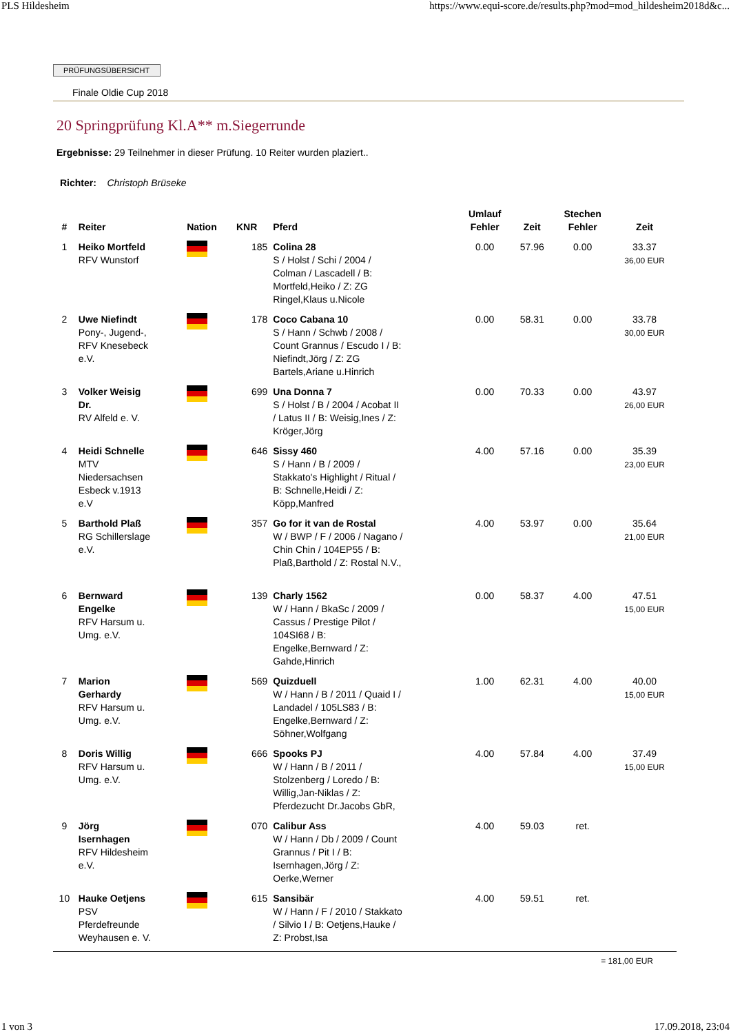PLS Hildesheim https://www.equi-score.de/results.php?mod=mod_hildesheim2018d&c...
PRÜFUNGSÜBERSICHT
Finale Oldie Cup 2018
20 Springprüfung Kl.A** m.Siegerrunde
Ergebnisse: 29 Teilnehmer in dieser Prüfung. 10 Reiter wurden plaziert..
Richter: Christoph Brüseke
| # | Reiter | Nation | KNR | Pferd | Umlauf Fehler | Zeit | Stechen Fehler | Zeit |
| --- | --- | --- | --- | --- | --- | --- | --- | --- |
| 1 | Heiko Mortfeld RFV Wunstorf | | 185 | Colina 28 S / Holst / Schi / 2004 / Colman / Lascadell / B: Mortfeld,Heiko / Z: ZG Ringel,Klaus u.Nicole | 0.00 | 57.96 | 0.00 | 33.37 36,00 EUR |
| 2 | Uwe Niefindt Pony-, Jugend-, RFV Knesebeck e.V. | | 178 | Coco Cabana 10 S / Hann / Schwb / 2008 / Count Grannus / Escudo I / B: Niefindt,Jörg / Z: ZG Bartels,Ariane u.Hinrich | 0.00 | 58.31 | 0.00 | 33.78 30,00 EUR |
| 3 | Volker Weisig Dr. RV Alfeld e. V. | | 699 | Una Donna 7 S / Holst / B / 2004 / Acobat II / Latus II / B: Weisig,Ines / Z: Kröger,Jörg | 0.00 | 70.33 | 0.00 | 43.97 26,00 EUR |
| 4 | Heidi Schnelle MTV Niedersachsen Esbeck v.1913 e.V | | 646 | Sissy 460 S / Hann / B / 2009 / Stakkato's Highlight / Ritual / B: Schnelle,Heidi / Z: Köpp,Manfred | 4.00 | 57.16 | 0.00 | 35.39 23,00 EUR |
| 5 | Barthold Plaß RG Schillerslage e.V. | | 357 | Go for it van de Rostal W / BWP / F / 2006 / Nagano / Chin Chin / 104EP55 / B: Plaß,Barthold / Z: Rostal N.V., | 4.00 | 53.97 | 0.00 | 35.64 21,00 EUR |
| 6 | Bernward Engelke RFV Harsum u. Umg. e.V. | | 139 | Charly 1562 W / Hann / BkaSc / 2009 / Cassus / Prestige Pilot / 104SI68 / B: Engelke,Bernward / Z: Gahde,Hinrich | 0.00 | 58.37 | 4.00 | 47.51 15,00 EUR |
| 7 | Marion Gerhardy RFV Harsum u. Umg. e.V. | | 569 | Quizduell W / Hann / B / 2011 / Quaid I / Landadel / 105LS83 / B: Engelke,Bernward / Z: Söhner,Wolfgang | 1.00 | 62.31 | 4.00 | 40.00 15,00 EUR |
| 8 | Doris Willig RFV Harsum u. Umg. e.V. | | 666 | Spooks PJ W / Hann / B / 2011 / Stolzenberg / Loredo / B: Willig,Jan-Niklas / Z: Pferdezucht Dr.Jacobs GbR, | 4.00 | 57.84 | 4.00 | 37.49 15,00 EUR |
| 9 | Jörg Isernhagen RFV Hildesheim e.V. | | 070 | Calibur Ass W / Hann / Db / 2009 / Count Grannus / Pit I / B: Isernhagen,Jörg / Z: Oerke,Werner | 4.00 | 59.03 | ret. | |
| 10 | Hauke Oetjens PSV Pferdefreunde Weyhausen e. V. | | 615 | Sansibär W / Hann / F / 2010 / Stakkato / Silvio I / B: Oetjens,Hauke / Z: Probst,Isa | 4.00 | 59.51 | ret. | |
= 181,00 EUR
1 von 3 17.09.2018, 23:04